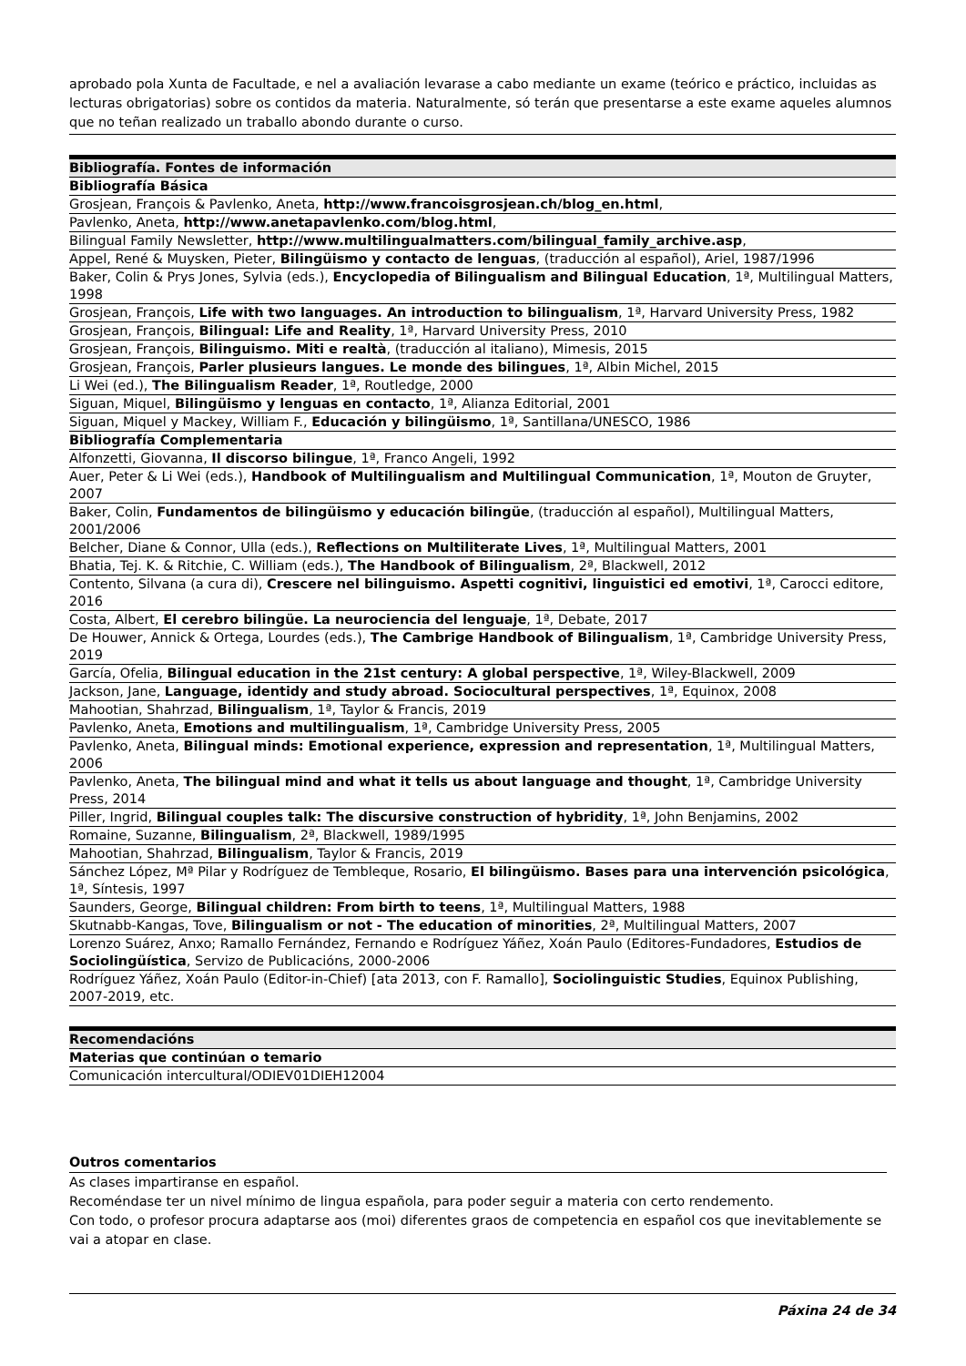aprobado pola Xunta de Facultade, e nel a avaliación levarase a cabo mediante un exame (teórico e práctico, incluidas as lecturas obrigatorias) sobre os contidos da materia. Naturalmente, só terán que presentarse a este exame aqueles alumnos que no teñan realizado un traballo abondo durante o curso.
| Bibliografía. Fontes de información |
| --- |
| Bibliografía Básica |
| Grosjean, François & Pavlenko, Aneta, http://www.francoisgrosjean.ch/blog_en.html , |
| Pavlenko, Aneta, http://www.anetapavlenko.com/blog.html , |
| Bilingual Family Newsletter, http://www.multilingualmatters.com/bilingual_family_archive.asp , |
| Appel, René & Muysken, Pieter, Bilingüismo y contacto de lenguas , (traducción al español), Ariel, 1987/1996 |
| Baker, Colin & Prys Jones, Sylvia (eds.), Encyclopedia of Bilingualism and Bilingual Education , 1ª, Multilingual Matters, 1998 |
| Grosjean, François, Life with two languages. An introduction to bilingualism , 1ª, Harvard University Press, 1982 |
| Grosjean, François, Bilingual: Life and Reality , 1ª, Harvard University Press, 2010 |
| Grosjean, François, Bilinguismo. Miti e realtà , (traducción al italiano), Mimesis, 2015 |
| Grosjean, François, Parler plusieurs langues. Le monde des bilingues , 1ª, Albin Michel, 2015 |
| Li Wei (ed.), The Bilingualism Reader , 1ª, Routledge, 2000 |
| Siguan, Miquel, Bilingüismo y lenguas en contacto , 1ª, Alianza Editorial, 2001 |
| Siguan, Miquel y Mackey, William F., Educación y bilingüismo , 1ª, Santillana/UNESCO, 1986 |
| Bibliografía Complementaria |
| Alfonzetti, Giovanna, Il discorso bilingue , 1ª, Franco Angeli, 1992 |
| Auer, Peter & Li Wei (eds.), Handbook of Multilingualism and Multilingual Communication , 1ª, Mouton de Gruyter, 2007 |
| Baker, Colin, Fundamentos de bilingüismo y educación bilingüe , (traducción al español), Multilingual Matters, 2001/2006 |
| Belcher, Diane & Connor, Ulla (eds.), Reflections on Multiliterate Lives , 1ª, Multilingual Matters, 2001 |
| Bhatia, Tej. K. & Ritchie, C. William (eds.), The Handbook of Bilingualism , 2ª, Blackwell, 2012 |
| Contento, Silvana (a cura di), Crescere nel bilinguismo. Aspetti cognitivi, linguistici ed emotivi , 1ª, Carocci editore, 2016 |
| Costa, Albert, El cerebro bilingüe. La neurociencia del lenguaje , 1ª, Debate, 2017 |
| De Houwer, Annick & Ortega, Lourdes (eds.), The Cambrige Handbook of Bilingualism , 1ª, Cambridge University Press, 2019 |
| García, Ofelia, Bilingual education in the 21st century: A global perspective , 1ª, Wiley-Blackwell, 2009 |
| Jackson, Jane, Language, identidy and study abroad. Sociocultural perspectives , 1ª, Equinox, 2008 |
| Mahootian, Shahrzad, Bilingualism , 1ª, Taylor & Francis, 2019 |
| Pavlenko, Aneta, Emotions and multilingualism , 1ª, Cambridge University Press, 2005 |
| Pavlenko, Aneta, Bilingual minds: Emotional experience, expression and representation , 1ª, Multilingual Matters, 2006 |
| Pavlenko, Aneta, The bilingual mind and what it tells us about language and thought , 1ª, Cambridge University Press, 2014 |
| Piller, Ingrid, Bilingual couples talk: The discursive construction of hybridity , 1ª, John Benjamins, 2002 |
| Romaine, Suzanne, Bilingualism , 2ª, Blackwell, 1989/1995 |
| Mahootian, Shahrzad, Bilingualism , Taylor & Francis, 2019 |
| Sánchez López, Mª Pilar y Rodríguez de Tembleque, Rosario, El bilingüismo. Bases para una intervención psicológica , 1ª, Síntesis, 1997 |
| Saunders, George, Bilingual children: From birth to teens , 1ª, Multilingual Matters, 1988 |
| Skutnabb-Kangas, Tove, Bilingualism or not - The education of minorities , 2ª, Multilingual Matters, 2007 |
| Lorenzo Suárez, Anxo; Ramallo Fernández, Fernando e Rodríguez Yáñez, Xoán Paulo (Editores-Fundadores, Estudios de Sociolingüística , Servizo de Publicacións, 2000-2006 |
| Rodríguez Yáñez, Xoán Paulo (Editor-in-Chief) [ata 2013, con F. Ramallo], Sociolinguistic Studies , Equinox Publishing, 2007-2019, etc. |
| Recomendacións |
| --- |
| Materias que continúan o temario |
| Comunicación intercultural/ODIEV01DIEH12004 |
Outros comentarios
As clases impartiranse en español.
Recoméndase ter un nivel mínimo de lingua española, para poder seguir a materia con certo rendemento.
Con todo, o profesor procura adaptarse aos (moi) diferentes graos de competencia en español cos que inevitablemente se vai a atopar en clase.
Páxina 24 de 34